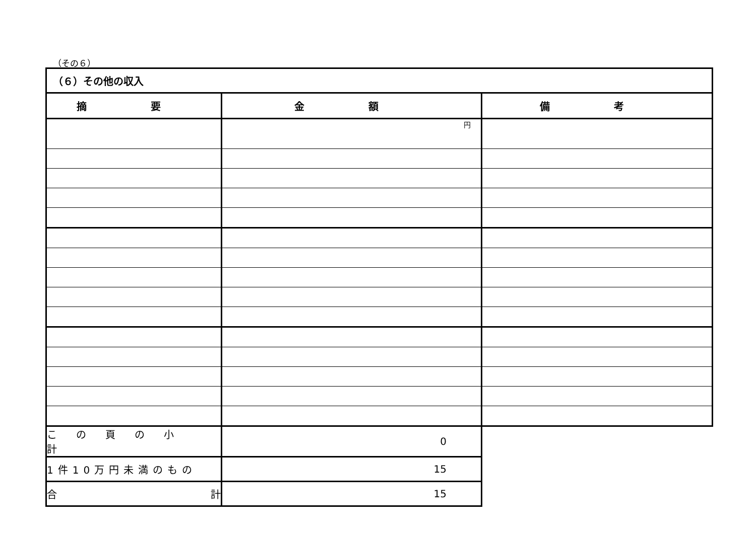（その６）
| （６）その他の収入 | | |
| 摘 要 | 金 額 | 備 考 |
| | 円 | |
| この頁の小計 | 0 | |
| 1件10万円未満のもの | 15 | |
| 合 計 | 15 | |